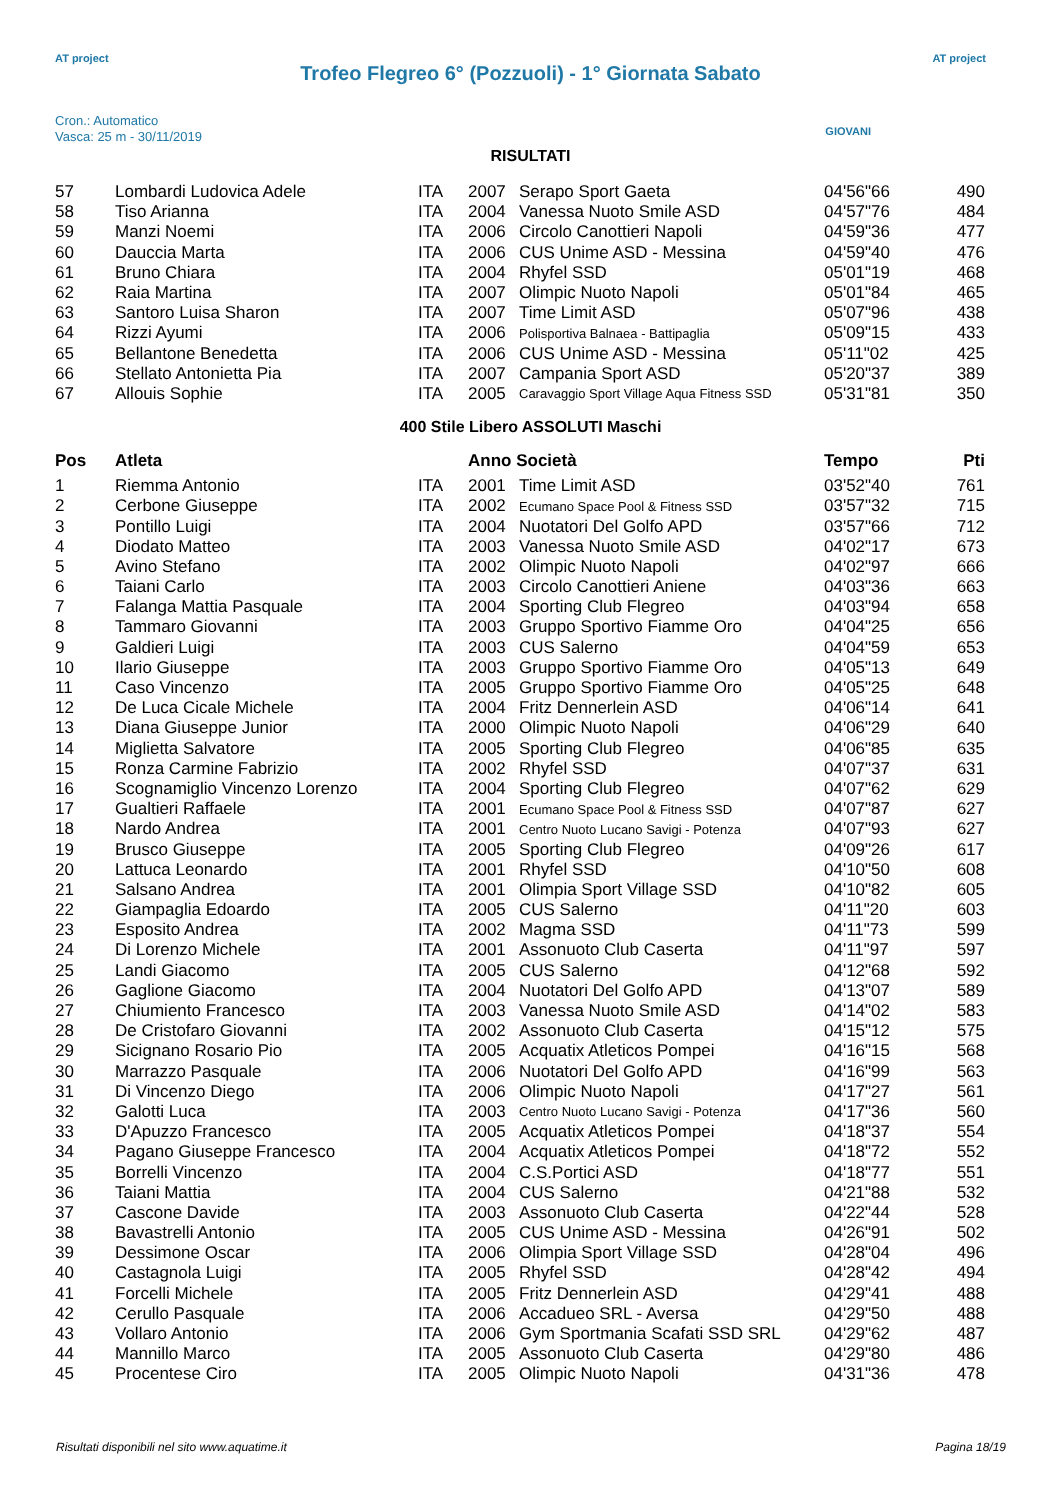AT project AT project
Trofeo Flegreo 6° (Pozzuoli) - 1° Giornata Sabato
GIOVANI
Cron.: Automatico
Vasca: 25 m - 30/11/2019
RISULTATI
| 57 | Lombardi Ludovica Adele | ITA | 2007 | Serapo Sport Gaeta | 04'56"66 | 490 |
| 58 | Tiso Arianna | ITA | 2004 | Vanessa Nuoto Smile ASD | 04'57"76 | 484 |
| 59 | Manzi Noemi | ITA | 2006 | Circolo Canottieri Napoli | 04'59"36 | 477 |
| 60 | Dauccia Marta | ITA | 2006 | CUS Unime ASD - Messina | 04'59"40 | 476 |
| 61 | Bruno Chiara | ITA | 2004 | Rhyfel SSD | 05'01"19 | 468 |
| 62 | Raia Martina | ITA | 2007 | Olimpic Nuoto Napoli | 05'01"84 | 465 |
| 63 | Santoro Luisa Sharon | ITA | 2007 | Time Limit ASD | 05'07"96 | 438 |
| 64 | Rizzi Ayumi | ITA | 2006 | Polisportiva Balnaea - Battipaglia | 05'09"15 | 433 |
| 65 | Bellantone Benedetta | ITA | 2006 | CUS Unime ASD - Messina | 05'11"02 | 425 |
| 66 | Stellato Antonietta Pia | ITA | 2007 | Campania Sport ASD | 05'20"37 | 389 |
| 67 | Allouis Sophie | ITA | 2005 | Caravaggio Sport Village Aqua Fitness SSD | 05'31"81 | 350 |
400 Stile Libero ASSOLUTI Maschi
| Pos | Atleta | | Anno Società | | Tempo | Pti |
| --- | --- | --- | --- | --- | --- | --- |
| 1 | Riemma Antonio | ITA | 2001 | Time Limit ASD | 03'52"40 | 761 |
| 2 | Cerbone Giuseppe | ITA | 2002 | Ecumano Space Pool & Fitness SSD | 03'57"32 | 715 |
| 3 | Pontillo Luigi | ITA | 2004 | Nuotatori Del Golfo APD | 03'57"66 | 712 |
| 4 | Diodato Matteo | ITA | 2003 | Vanessa Nuoto Smile ASD | 04'02"17 | 673 |
| 5 | Avino Stefano | ITA | 2002 | Olimpic Nuoto Napoli | 04'02"97 | 666 |
| 6 | Taiani Carlo | ITA | 2003 | Circolo Canottieri Aniene | 04'03"36 | 663 |
| 7 | Falanga Mattia Pasquale | ITA | 2004 | Sporting Club Flegreo | 04'03"94 | 658 |
| 8 | Tammaro Giovanni | ITA | 2003 | Gruppo Sportivo Fiamme Oro | 04'04"25 | 656 |
| 9 | Galdieri Luigi | ITA | 2003 | CUS Salerno | 04'04"59 | 653 |
| 10 | Ilario Giuseppe | ITA | 2003 | Gruppo Sportivo Fiamme Oro | 04'05"13 | 649 |
| 11 | Caso Vincenzo | ITA | 2005 | Gruppo Sportivo Fiamme Oro | 04'05"25 | 648 |
| 12 | De Luca Cicale Michele | ITA | 2004 | Fritz Dennerlein ASD | 04'06"14 | 641 |
| 13 | Diana Giuseppe Junior | ITA | 2000 | Olimpic Nuoto Napoli | 04'06"29 | 640 |
| 14 | Miglietta Salvatore | ITA | 2005 | Sporting Club Flegreo | 04'06"85 | 635 |
| 15 | Ronza Carmine Fabrizio | ITA | 2002 | Rhyfel SSD | 04'07"37 | 631 |
| 16 | Scognamiglio Vincenzo Lorenzo | ITA | 2004 | Sporting Club Flegreo | 04'07"62 | 629 |
| 17 | Gualtieri Raffaele | ITA | 2001 | Ecumano Space Pool & Fitness SSD | 04'07"87 | 627 |
| 18 | Nardo Andrea | ITA | 2001 | Centro Nuoto Lucano Savigi - Potenza | 04'07"93 | 627 |
| 19 | Brusco Giuseppe | ITA | 2005 | Sporting Club Flegreo | 04'09"26 | 617 |
| 20 | Lattuca Leonardo | ITA | 2001 | Rhyfel SSD | 04'10"50 | 608 |
| 21 | Salsano Andrea | ITA | 2001 | Olimpia Sport Village SSD | 04'10"82 | 605 |
| 22 | Giampaglia Edoardo | ITA | 2005 | CUS Salerno | 04'11"20 | 603 |
| 23 | Esposito Andrea | ITA | 2002 | Magma SSD | 04'11"73 | 599 |
| 24 | Di Lorenzo Michele | ITA | 2001 | Assonuoto Club Caserta | 04'11"97 | 597 |
| 25 | Landi Giacomo | ITA | 2005 | CUS Salerno | 04'12"68 | 592 |
| 26 | Gaglione Giacomo | ITA | 2004 | Nuotatori Del Golfo APD | 04'13"07 | 589 |
| 27 | Chiumiento Francesco | ITA | 2003 | Vanessa Nuoto Smile ASD | 04'14"02 | 583 |
| 28 | De Cristofaro Giovanni | ITA | 2002 | Assonuoto Club Caserta | 04'15"12 | 575 |
| 29 | Sicignano Rosario Pio | ITA | 2005 | Acquatix Atleticos Pompei | 04'16"15 | 568 |
| 30 | Marrazzo Pasquale | ITA | 2006 | Nuotatori Del Golfo APD | 04'16"99 | 563 |
| 31 | Di Vincenzo Diego | ITA | 2006 | Olimpic Nuoto Napoli | 04'17"27 | 561 |
| 32 | Galotti Luca | ITA | 2003 | Centro Nuoto Lucano Savigi - Potenza | 04'17"36 | 560 |
| 33 | D'Apuzzo Francesco | ITA | 2005 | Acquatix Atleticos Pompei | 04'18"37 | 554 |
| 34 | Pagano Giuseppe Francesco | ITA | 2004 | Acquatix Atleticos Pompei | 04'18"72 | 552 |
| 35 | Borrelli Vincenzo | ITA | 2004 | C.S.Portici ASD | 04'18"77 | 551 |
| 36 | Taiani Mattia | ITA | 2004 | CUS Salerno | 04'21"88 | 532 |
| 37 | Cascone Davide | ITA | 2003 | Assonuoto Club Caserta | 04'22"44 | 528 |
| 38 | Bavastrelli Antonio | ITA | 2005 | CUS Unime ASD - Messina | 04'26"91 | 502 |
| 39 | Dessimone Oscar | ITA | 2006 | Olimpia Sport Village SSD | 04'28"04 | 496 |
| 40 | Castagnola Luigi | ITA | 2005 | Rhyfel SSD | 04'28"42 | 494 |
| 41 | Forcelli Michele | ITA | 2005 | Fritz Dennerlein ASD | 04'29"41 | 488 |
| 42 | Cerullo Pasquale | ITA | 2006 | Accadueo SRL - Aversa | 04'29"50 | 488 |
| 43 | Vollaro Antonio | ITA | 2006 | Gym Sportmania Scafati SSD SRL | 04'29"62 | 487 |
| 44 | Mannillo Marco | ITA | 2005 | Assonuoto Club Caserta | 04'29"80 | 486 |
| 45 | Procentese Ciro | ITA | 2005 | Olimpic Nuoto Napoli | 04'31"36 | 478 |
Risultati disponibili nel sito www.aquatime.it Pagina 18/19